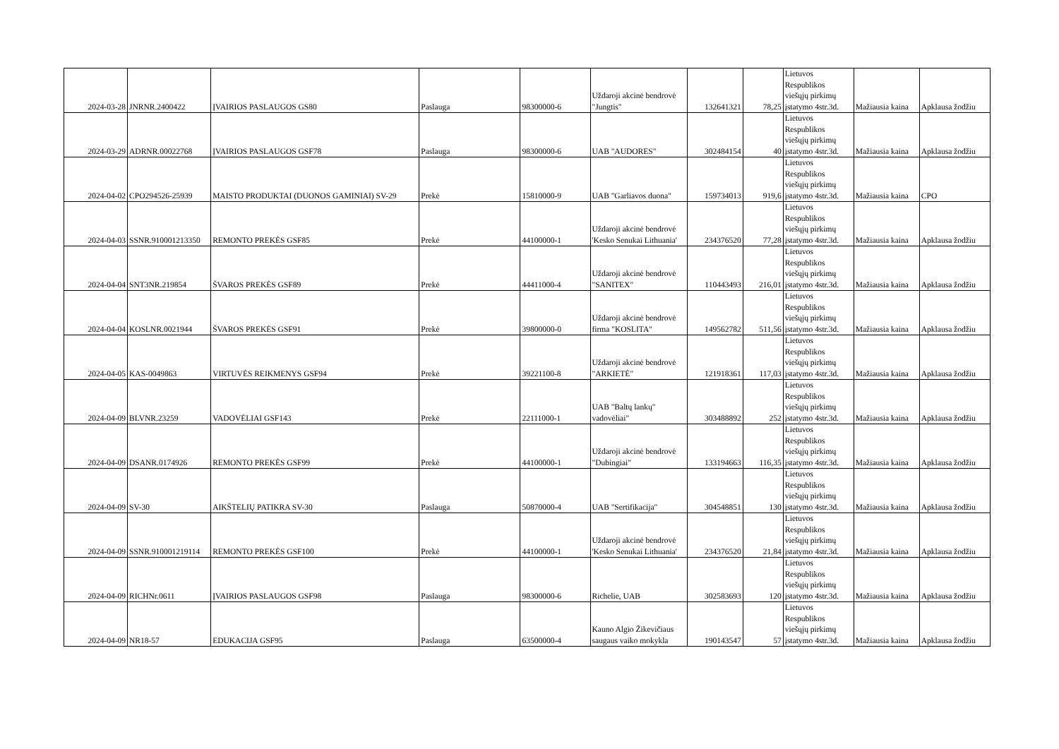| 2024-03-28 | JNRNR.2400422 | ĮVAIRIOS PASLAUGOS GS80 | Paslauga | 98300000-6 | Uždaroji akcinė bendrovė "Jungtis" | 132641321 | 78,25 | Lietuvos Respublikos viešųjų pirkimų įstatymo 4str.3d. | Mažiausia kaina | Apklausa žodžiu |
| 2024-03-29 | ADRNR.00022768 | ĮVAIRIOS PASLAUGOS GSF78 | Paslauga | 98300000-6 | UAB "AUDORES" | 302484154 | 40 | Lietuvos Respublikos viešųjų pirkimų įstatymo 4str.3d. | Mažiausia kaina | Apklausa žodžiu |
| 2024-04-02 | CPO294526-25939 | MAISTO PRODUKTAI (DUONOS GAMINIAI) SV-29 | Prekė | 15810000-9 | UAB "Garliavos duona" | 159734013 | 919,6 | Lietuvos Respublikos viešųjų pirkimų įstatymo 4str.3d. | Mažiausia kaina | CPO |
| 2024-04-03 | SSNR.910001213350 | REMONTO PREKĖS GSF85 | Prekė | 44100000-1 | Uždaroji akcinė bendrovė 'Kesko Senukai Lithuania' | 234376520 | 77,28 | Lietuvos Respublikos viešųjų pirkimų įstatymo 4str.3d. | Mažiausia kaina | Apklausa žodžiu |
| 2024-04-04 | SNT3NR.219854 | ŠVAROS PREKĖS GSF89 | Prekė | 44411000-4 | Uždaroji akcinė bendrovė "SANITEX" | 110443493 | 216,01 | Lietuvos Respublikos viešųjų pirkimų įstatymo 4str.3d. | Mažiausia kaina | Apklausa žodžiu |
| 2024-04-04 | KOSLNR.0021944 | ŠVAROS PREKĖS GSF91 | Prekė | 39800000-0 | Uždaroji akcinė bendrovė firma "KOSLITA" | 149562782 | 511,56 | Lietuvos Respublikos viešųjų pirkimų įstatymo 4str.3d. | Mažiausia kaina | Apklausa žodžiu |
| 2024-04-05 | KAS-0049863 | VIRTUVĖS REIKMENYS GSF94 | Prekė | 39221100-8 | Uždaroji akcinė bendrovė "ARKIETĖ" | 121918361 | 117,03 | Lietuvos Respublikos viešųjų pirkimų įstatymo 4str.3d. | Mažiausia kaina | Apklausa žodžiu |
| 2024-04-09 | BLVNR.23259 | VADOVĖLIAI GSF143 | Prekė | 22111000-1 | UAB "Baltų lankų" vadovėliai" | 303488892 | 252 | Lietuvos Respublikos viešųjų pirkimų įstatymo 4str.3d. | Mažiausia kaina | Apklausa žodžiu |
| 2024-04-09 | DSANR.0174926 | REMONTO PREKĖS GSF99 | Prekė | 44100000-1 | Uždaroji akcinė bendrovė "Dubingiai" | 133194663 | 116,35 | Lietuvos Respublikos viešųjų pirkimų įstatymo 4str.3d. | Mažiausia kaina | Apklausa žodžiu |
| 2024-04-09 | SV-30 | AIKŠTELIŲ PATIKRA SV-30 | Paslauga | 50870000-4 | UAB "Sertifikacija" | 304548851 | 130 | Lietuvos Respublikos viešųjų pirkimų įstatymo 4str.3d. | Mažiausia kaina | Apklausa žodžiu |
| 2024-04-09 | SSNR.910001219114 | REMONTO PREKĖS GSF100 | Prekė | 44100000-1 | Uždaroji akcinė bendrovė 'Kesko Senukai Lithuania' | 234376520 | 21,84 | Lietuvos Respublikos viešųjų pirkimų įstatymo 4str.3d. | Mažiausia kaina | Apklausa žodžiu |
| 2024-04-09 | RICHNr.0611 | ĮVAIRIOS PASLAUGOS GSF98 | Paslauga | 98300000-6 | Richelie, UAB | 302583693 | 120 | Lietuvos Respublikos viešųjų pirkimų įstatymo 4str.3d. | Mažiausia kaina | Apklausa žodžiu |
| 2024-04-09 | NR18-57 | EDUKACIJA GSF95 | Paslauga | 63500000-4 | Kauno Algio Žikevičiaus saugaus vaiko mokykla | 190143547 | 57 | Lietuvos Respublikos viešųjų pirkimų įstatymo 4str.3d. | Mažiausia kaina | Apklausa žodžiu |